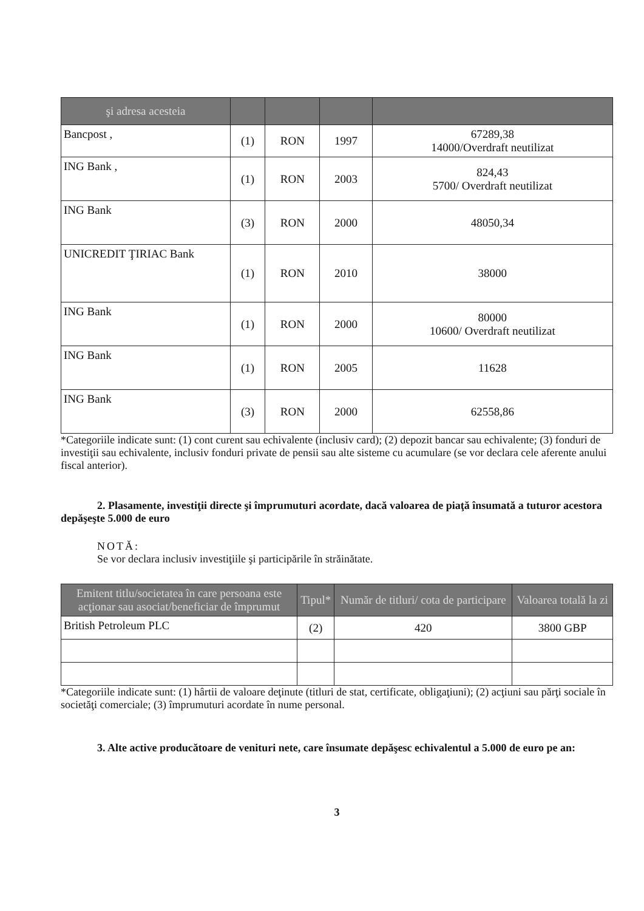| şi adresa acesteia | | | | |
| --- | --- | --- | --- | --- |
| Bancpost , | (1) | RON | 1997 | 67289,38 14000/Overdraft neutilizat |
| ING Bank , | (1) | RON | 2003 | 824,43 5700/ Overdraft neutilizat |
| ING Bank | (3) | RON | 2000 | 48050,34 |
| UNICREDIT ŢIRIAC Bank | (1) | RON | 2010 | 38000 |
| ING Bank | (1) | RON | 2000 | 80000 10600/ Overdraft neutilizat |
| ING Bank | (1) | RON | 2005 | 11628 |
| ING Bank | (3) | RON | 2000 | 62558,86 |
*Categoriile indicate sunt: (1) cont curent sau echivalente (inclusiv card); (2) depozit bancar sau echivalente; (3) fonduri de investiţii sau echivalente, inclusiv fonduri private de pensii sau alte sisteme cu acumulare (se vor declara cele aferente anului fiscal anterior).
2. Plasamente, investiţii directe şi împrumuturi acordate, dacă valoarea de piaţă însumată a tuturor acestora depăşeşte 5.000 de euro
NOTĂ:
Se vor declara inclusiv investiţiile şi participările în străinătate.
| Emitent titlu/societatea în care persoana este acţionar sau asociat/beneficiar de împrumut | Tipul* | Număr de titluri/ cota de participare | Valoarea totală la zi |
| --- | --- | --- | --- |
| British Petroleum PLC | (2) | 420 | 3800 GBP |
*Categoriile indicate sunt: (1) hârtii de valoare deţinute (titluri de stat, certificate, obligaţiuni); (2) acţiuni sau părţi sociale în societăţi comerciale; (3) împrumuturi acordate în nume personal.
3. Alte active producătoare de venituri nete, care însumate depăşesc echivalentul a 5.000 de euro pe an:
3